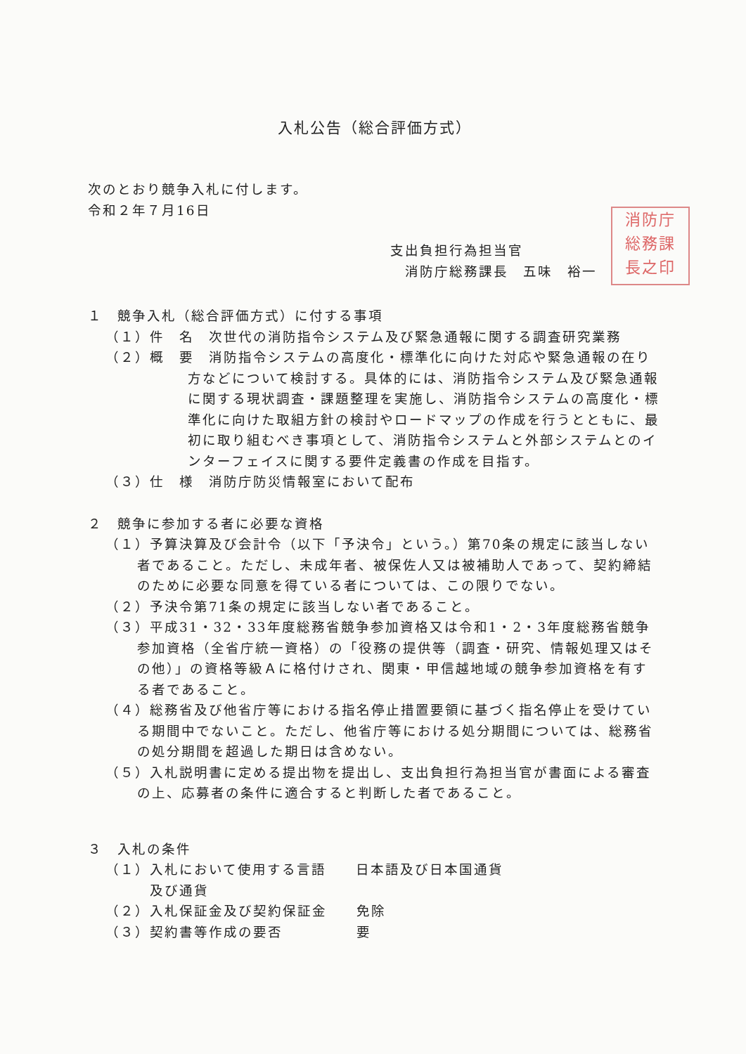入札公告（総合評価方式）
次のとおり競争入札に付します。
令和２年７月16日
消防庁
総務課
長之印
支出負担行為担当官
　消防庁総務課長　五味　裕一
１　競争入札（総合評価方式）に付する事項
（１）件　名　次世代の消防指令システム及び緊急通報に関する調査研究業務
（２）概　要　消防指令システムの高度化・標準化に向けた対応や緊急通報の在り方などについて検討する。具体的には、消防指令システム及び緊急通報に関する現状調査・課題整理を実施し、消防指令システムの高度化・標準化に向けた取組方針の検討やロードマップの作成を行うとともに、最初に取り組むべき事項として、消防指令システムと外部システムとのインターフェイスに関する要件定義書の作成を目指す。
（３）仕　様　消防庁防災情報室において配布
２　競争に参加する者に必要な資格
（１）予算決算及び会計令（以下「予決令」という。）第70条の規定に該当しない者であること。ただし、未成年者、被保佐人又は被補助人であって、契約締結のために必要な同意を得ている者については、この限りでない。
（２）予決令第71条の規定に該当しない者であること。
（３）平成31・32・33年度総務省競争参加資格又は令和1・2・3年度総務省競争参加資格（全省庁統一資格）の「役務の提供等（調査・研究、情報処理又はその他）」の資格等級Ａに格付けされ、関東・甲信越地域の競争参加資格を有する者であること。
（４）総務省及び他省庁等における指名停止措置要領に基づく指名停止を受けている期間中でないこと。ただし、他省庁等における処分期間については、総務省の処分期間を超過した期日は含めない。
（５）入札説明書に定める提出物を提出し、支出負担行為担当官が書面による審査の上、応募者の条件に適合すると判断した者であること。
３　入札の条件
（１）入札において使用する言語　　日本語及び日本国通貨
　　　及び通貨
（２）入札保証金及び契約保証金　　免除
（３）契約書等作成の要否　　　　　要